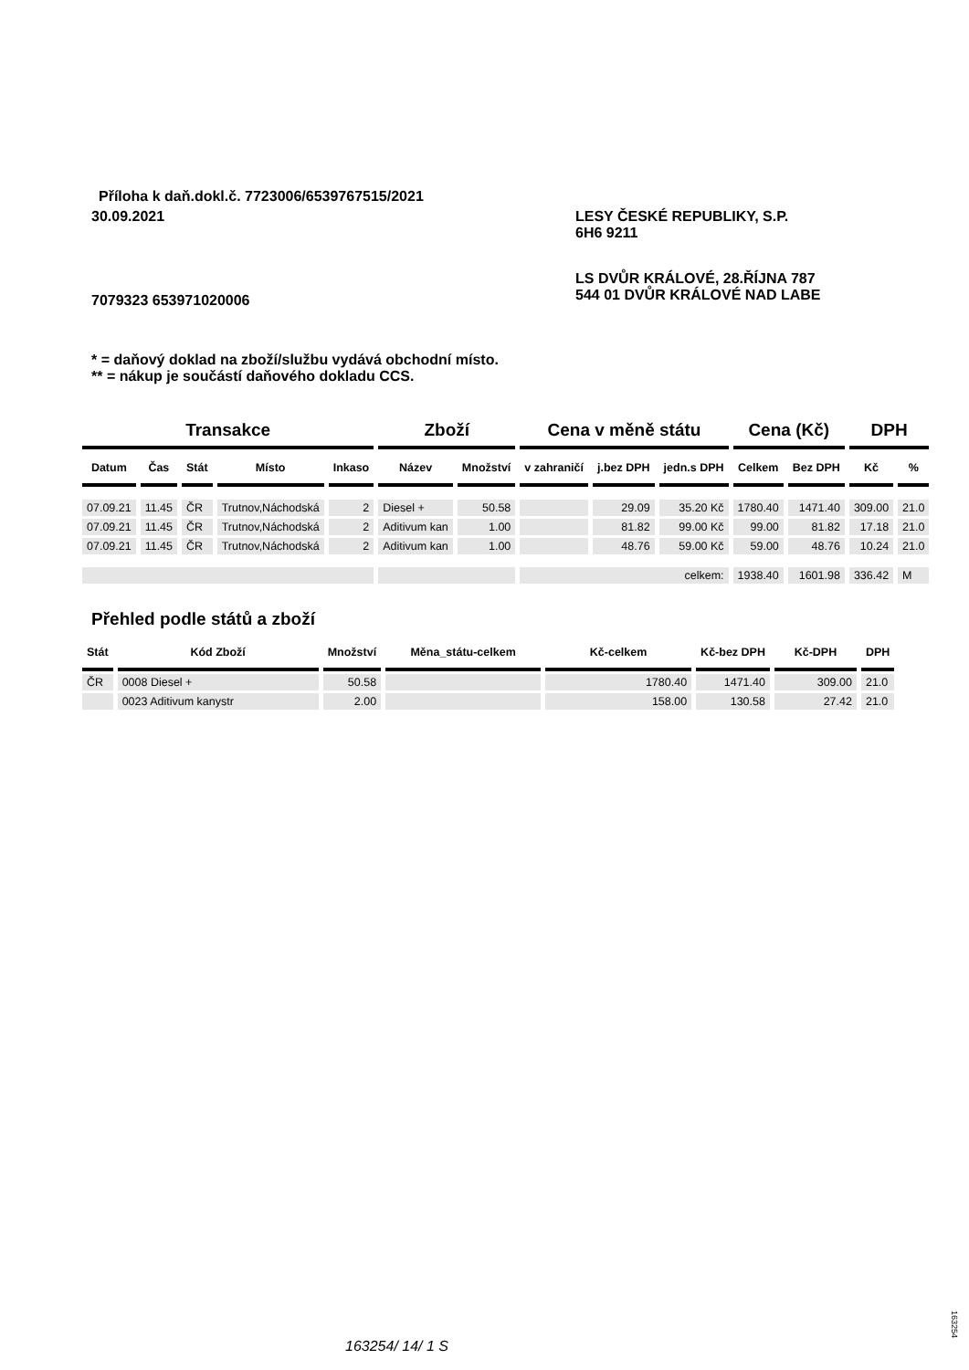Příloha k daň.dokl.č. 7723006/6539767515/2021
30.09.2021
LESY ČESKÉ REPUBLIKY, S.P.
6H6 9211
LS DVŮR KRÁLOVÉ, 28.ŘÍJNA 787
544 01 DVŮR KRÁLOVÉ NAD LABE
7079323 653971020006
* = daňový doklad na zboží/službu vydává obchodní místo.
** = nákup je součástí daňového dokladu CCS.
| Transakce | | | | | Zboží | | Cena v měně státu | | | Cena (Kč) | | DPH | |
| --- | --- | --- | --- | --- | --- | --- | --- | --- | --- | --- | --- | --- | --- |
| Datum | Čas | Stát | Místo | Inkaso | Název | Množství | v zahraničí | j.bez DPH | jedn.s DPH | Celkem | Bez DPH | Kč | % |
| 07.09.21 | 11.45 | ČR | Trutnov,Náchodská | 2 | Diesel + | 50.58 | | 29.09 | 35.20 Kč | 1780.40 | 1471.40 | 309.00 | 21.0 |
| 07.09.21 | 11.45 | ČR | Trutnov,Náchodská | 2 | Aditivum kan | 1.00 | | 81.82 | 99.00 Kč | 99.00 | 81.82 | 17.18 | 21.0 |
| 07.09.21 | 11.45 | ČR | Trutnov,Náchodská | 2 | Aditivum kan | 1.00 | | 48.76 | 59.00 Kč | 59.00 | 48.76 | 10.24 | 21.0 |
| | | | | | | | celkem: | | | 1938.40 | 1601.98 | 336.42 | M |
Přehled podle států a zboží
| Stát | Kód Zboží | Množství | Měna_státu-celkem | Kč-celkem | Kč-bez DPH | Kč-DPH | DPH |
| --- | --- | --- | --- | --- | --- | --- | --- |
| ČR | 0008 Diesel + | 50.58 | | 1780.40 | 1471.40 | 309.00 | 21.0 |
| | 0023 Aditivum kanystr | 2.00 | | 158.00 | 130.58 | 27.42 | 21.0 |
163254/ 14/ 1 S
163254